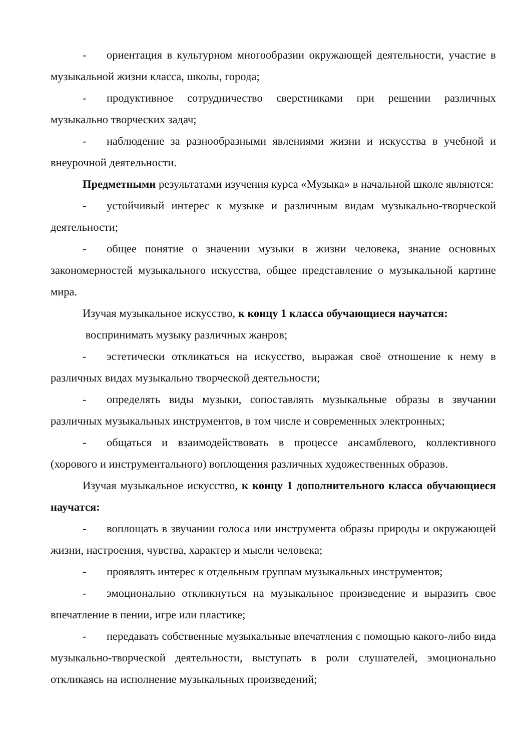- ориентация в культурном многообразии окружающей деятельности, участие в музыкальной жизни класса, школы, города;
- продуктивное сотрудничество сверстниками при решении различных музыкально творческих задач;
- наблюдение за разнообразными явлениями жизни и искусства в учебной и внеурочной деятельности.
Предметными результатами изучения курса «Музыка» в начальной школе являются:
- устойчивый интерес к музыке и различным видам музыкально-творческой деятельности;
- общее понятие о значении музыки в жизни человека, знание основных закономерностей музыкального искусства, общее представление о музыкальной картине мира.
Изучая музыкальное искусство, к концу 1 класса обучающиеся научатся:
воспринимать музыку различных жанров;
- эстетически откликаться на искусство, выражая своё отношение к нему в различных видах музыкально творческой деятельности;
- определять виды музыки, сопоставлять музыкальные образы в звучании различных музыкальных инструментов, в том числе и современных электронных;
- общаться и взаимодействовать в процессе ансамблевого, коллективного (хорового и инструментального) воплощения различных художественных образов.
Изучая музыкальное искусство, к концу 1 дополнительного класса обучающиеся научатся:
- воплощать в звучании голоса или инструмента образы природы и окружающей жизни, настроения, чувства, характер и мысли человека;
- проявлять интерес к отдельным группам музыкальных инструментов;
- эмоционально откликнуться на музыкальное произведение и выразить свое впечатление в пении, игре или пластике;
- передавать собственные музыкальные впечатления с помощью какого-либо вида музыкально-творческой деятельности, выступать в роли слушателей, эмоционально откликаясь на исполнение музыкальных произведений;